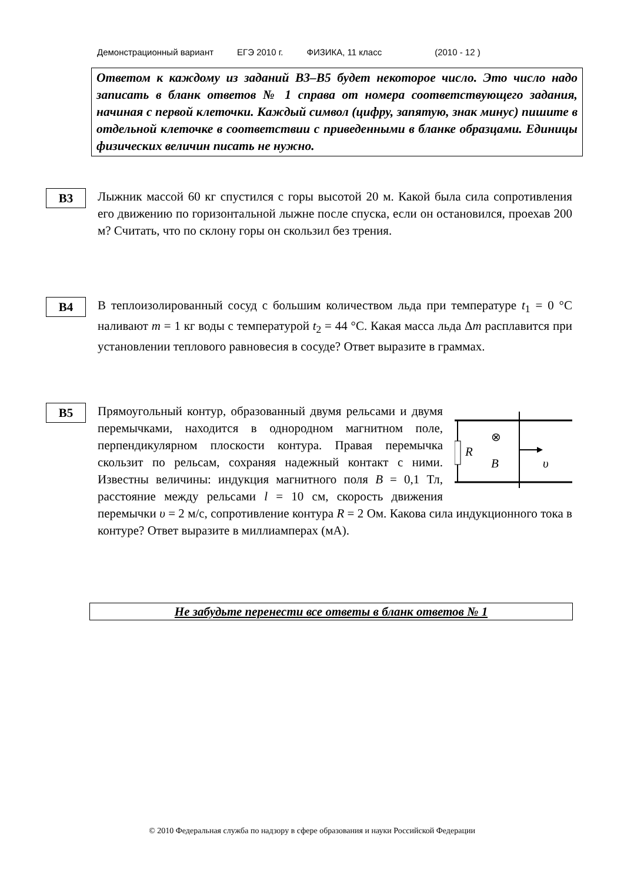Демонстрационный вариант ЕГЭ 2010 г. ФИЗИКА, 11 класс (2010 - 12 )
Ответом к каждому из заданий B3–B5 будет некоторое число. Это число надо записать в бланк ответов № 1 справа от номера соответствующего задания, начиная с первой клеточки. Каждый символ (цифру, запятую, знак минус) пишите в отдельной клеточке в соответствии с приведенными в бланке образцами. Единицы физических величин писать не нужно.
B3
Лыжник массой 60 кг спустился с горы высотой 20 м. Какой была сила сопротивления его движению по горизонтальной лыжне после спуска, если он остановился, проехав 200 м? Считать, что по склону горы он скользил без трения.
B4
В теплоизолированный сосуд с большим количеством льда при температуре t<sub>1</sub> = 0 °С наливают m = 1 кг воды с температурой t<sub>2</sub> = 44 °С. Какая масса льда Δm расплавится при установлении теплового равновесия в сосуде? Ответ выразите в граммах.
B5
R
⊗
B
υ
Прямоугольный контур, образованный двумя рельсами и двумя перемычками, находится в однородном магнитном поле, перпендикулярном плоскости контура. Правая перемычка скользит по рельсам, сохраняя надежный контакт с ними. Известны величины: индукция магнитного поля B = 0,1 Тл, расстояние между рельсами l = 10 см, скорость движения перемычки υ = 2 м/с, сопротивление контура R = 2 Ом. Какова сила индукционного тока в контуре? Ответ выразите в миллиамперах (мА).
Не забудьте перенести все ответы в бланк ответов № 1
© 2010 Федеральная служба по надзору в сфере образования и науки Российской Федерации